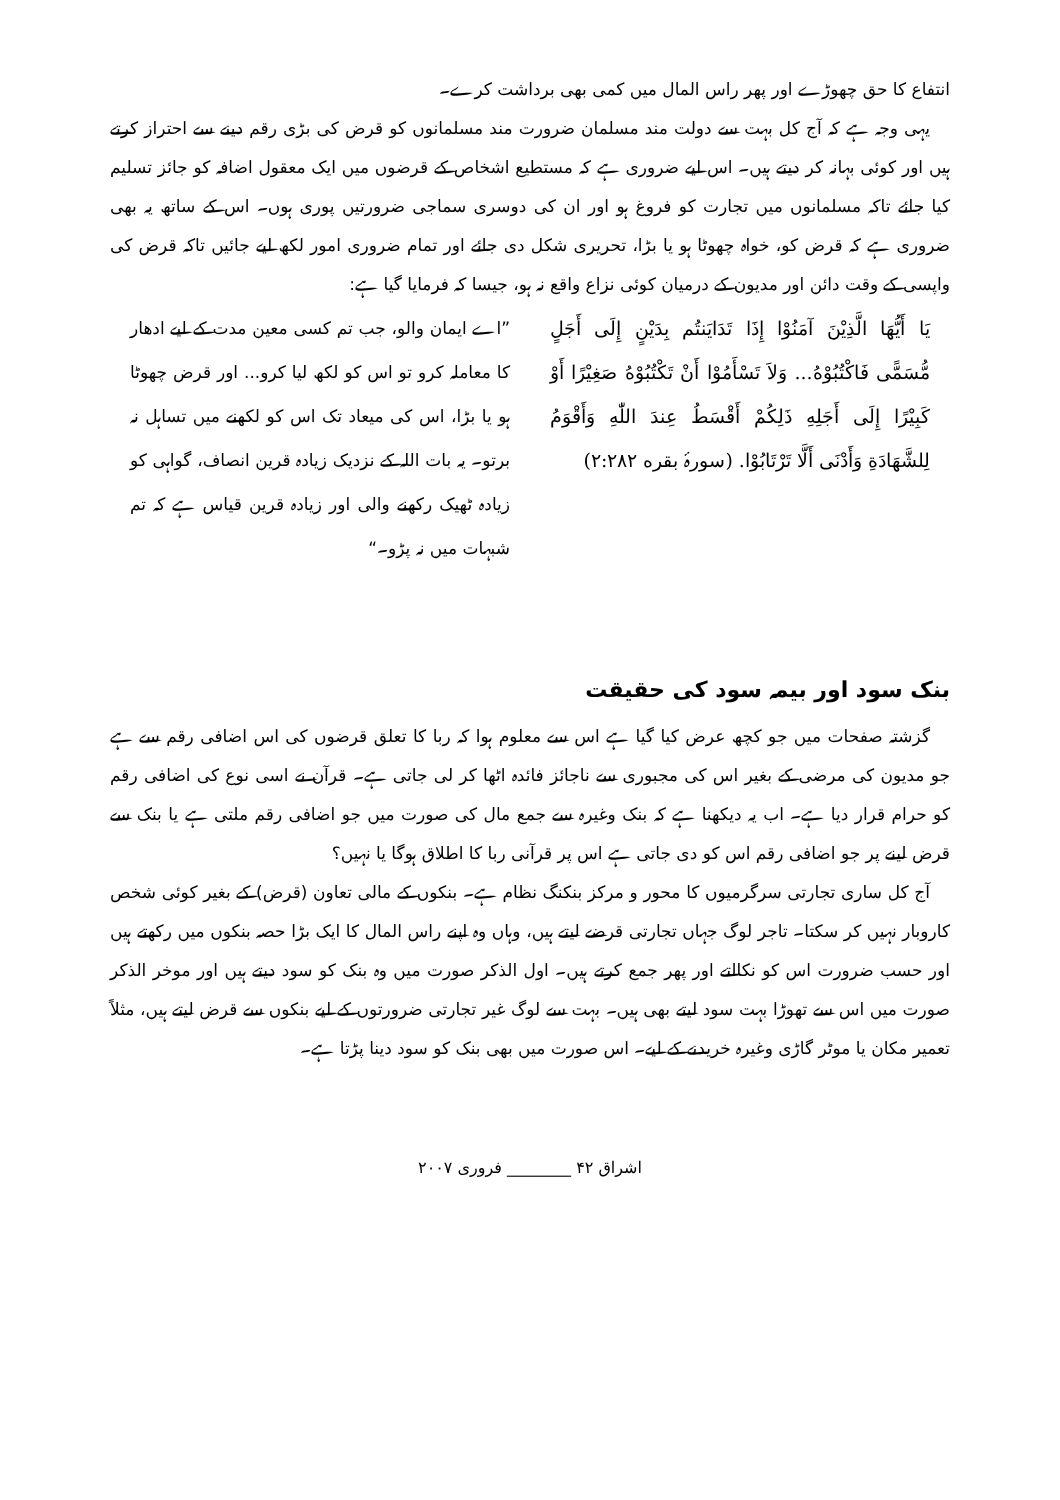انتفاع کا حق چھوڑے اور پھر راس المال میں کمی بھی برداشت کرے۔
یہی وجہ ہے کہ آج کل بہت سے دولت مند مسلمان ضرورت مند مسلمانوں کو قرض کی بڑی رقم دینے سے احتراز کرتے ہیں اور کوئی بہانہ کر دیتے ہیں۔ اس لیے ضروری ہے کہ مستطیع اشخاص کے قرضوں میں ایک معقول اضافہ کو جائز تسلیم کیا جائے تاکہ مسلمانوں میں تجارت کو فروغ ہو اور ان کی دوسری سماجی ضرورتیں پوری ہوں۔ اس کے ساتھ یہ بھی ضروری ہے کہ قرض کو، خواہ چھوٹا ہو یا بڑا، تحریری شکل دی جائے اور تمام ضروری امور لکھ لیے جائیں تاکہ قرض کی واپسی کے وقت دائن اور مدیون کے درمیان کوئی نزاع واقع نہ ہو، جیسا کہ فرمایا گیا ہے:
یَا أَیُّهَا الَّذِیْنَ آمَنُوْا إِذَا تَدَایَنتُم بِدَیْنٍ إِلَی أَجَلٍ مُّسَمًّی فَاکْتُبُوْهُ... وَلاَ تَسْأَمُوْا أَنْ تَکْتُبُوْهُ صَغِیْرًا أَوْ کَبِیْرًا إِلَی أَجَلِهِ ذَلِکُمْ أَقْسَطُ عِندَ اللّٰهِ وَأَقْوَمُ لِلشَّهَادَةِ وَأَدْنَی أَلَّا تَرْتَابُوْا. (سورۂ بقره ۲:۲۸۲)
”اے ایمان والو، جب تم کسی معین مدت کے لیے ادھار کا معاملہ کرو تو اس کو لکھ لیا کرو... اور قرض چھوٹا ہو یا بڑا، اس کی میعاد تک اس کو لکھنے میں تساہل نہ برتو۔ یہ بات اللہ کے نزدیک زیادہ قرین انصاف، گواہی کو زیادہ ٹھیک رکھنے والی اور زیادہ قرین قیاس ہے کہ تم شبہات میں نہ پڑو۔“
بنک سود اور بیمہ سود کی حقیقت
گزشتہ صفحات میں جو کچھ عرض کیا گیا ہے اس سے معلوم ہوا کہ ربا کا تعلق قرضوں کی اس اضافی رقم سے ہے جو مدیون کی مرضی کے بغیر اس کی مجبوری سے ناجائز فائدہ اٹھا کر لی جاتی ہے۔ قرآن نے اسی نوع کی اضافی رقم کو حرام قرار دیا ہے۔ اب یہ دیکھنا ہے کہ بنک وغیرہ سے جمع مال کی صورت میں جو اضافی رقم ملتی ہے یا بنک سے قرض لینے پر جو اضافی رقم اس کو دی جاتی ہے اس پر قرآنی ربا کا اطلاق ہوگا یا نہیں؟
آج کل ساری تجارتی سرگرمیوں کا محور و مرکز بنکنگ نظام ہے۔ بنکوں کے مالی تعاون (قرض) کے بغیر کوئی شخص کاروبار نہیں کر سکتا۔ تاجر لوگ جہاں تجارتی قرضے لیتے ہیں، وہاں وہ اپنے راس المال کا ایک بڑا حصہ بنکوں میں رکھتے ہیں اور حسب ضرورت اس کو نکالتے اور پھر جمع کرتے ہیں۔ اول الذکر صورت میں وہ بنک کو سود دیتے ہیں اور موخر الذکر صورت میں اس سے تھوڑا بہت سود لیتے بھی ہیں۔ بہت سے لوگ غیر تجارتی ضرورتوں کے لیے بنکوں سے قرض لیتے ہیں، مثلاً تعمیر مکان یا موٹر گاڑی وغیرہ خریدنے کے لیے۔ اس صورت میں بھی بنک کو سود دینا پڑتا ہے۔
اشراق ۴۲ ________ فروری ۲۰۰۷